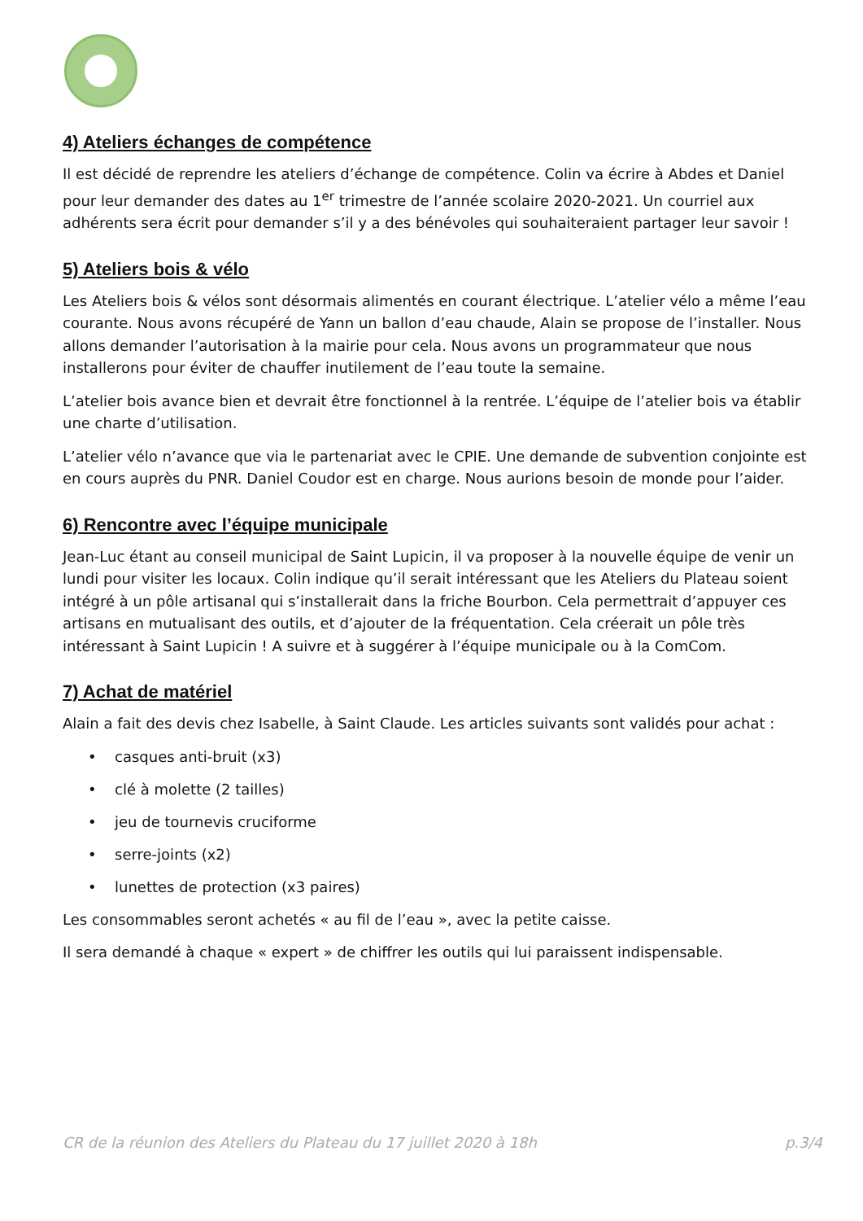4) Ateliers échanges de compétence
Il est décidé de reprendre les ateliers d’échange de compétence. Colin va écrire à Abdes et Daniel pour leur demander des dates au 1<sup>er</sup> trimestre de l’année scolaire 2020-2021. Un courriel aux adhérents sera écrit pour demander s’il y a des bénévoles qui souhaiteraient partager leur savoir !
5) Ateliers bois & vélo
Les Ateliers bois & vélos sont désormais alimentés en courant électrique. L’atelier vélo a même l’eau courante. Nous avons récupéré de Yann un ballon d’eau chaude, Alain se propose de l’installer. Nous allons demander l’autorisation à la mairie pour cela. Nous avons un programmateur que nous installerons pour éviter de chauffer inutilement de l’eau toute la semaine.
L’atelier bois avance bien et devrait être fonctionnel à la rentrée. L’équipe de l’atelier bois va établir une charte d’utilisation.
L’atelier vélo n’avance que via le partenariat avec le CPIE. Une demande de subvention conjointe est en cours auprès du PNR. Daniel Coudor est en charge. Nous aurions besoin de monde pour l’aider.
6) Rencontre avec l’équipe municipale
Jean-Luc étant au conseil municipal de Saint Lupicin, il va proposer à la nouvelle équipe de venir un lundi pour visiter les locaux. Colin indique qu’il serait intéressant que les Ateliers du Plateau soient intégré à un pôle artisanal qui s’installerait dans la friche Bourbon. Cela permettrait d’appuyer ces artisans en mutualisant des outils, et d’ajouter de la fréquentation. Cela créerait un pôle très intéressant à Saint Lupicin ! A suivre et à suggérer à l’équipe municipale ou à la ComCom.
7) Achat de matériel
Alain a fait des devis chez Isabelle, à Saint Claude. Les articles suivants sont validés pour achat :
• casques anti-bruit (x3)
• clé à molette (2 tailles)
• jeu de tournevis cruciforme
• serre-joints (x2)
• lunettes de protection (x3 paires)
Les consommables seront achetés « au fil de l’eau », avec la petite caisse.
Il sera demandé à chaque « expert » de chiffrer les outils qui lui paraissent indispensable.
CR de la réunion des Ateliers du Plateau du 17 juillet 2020 à 18h p.3/4